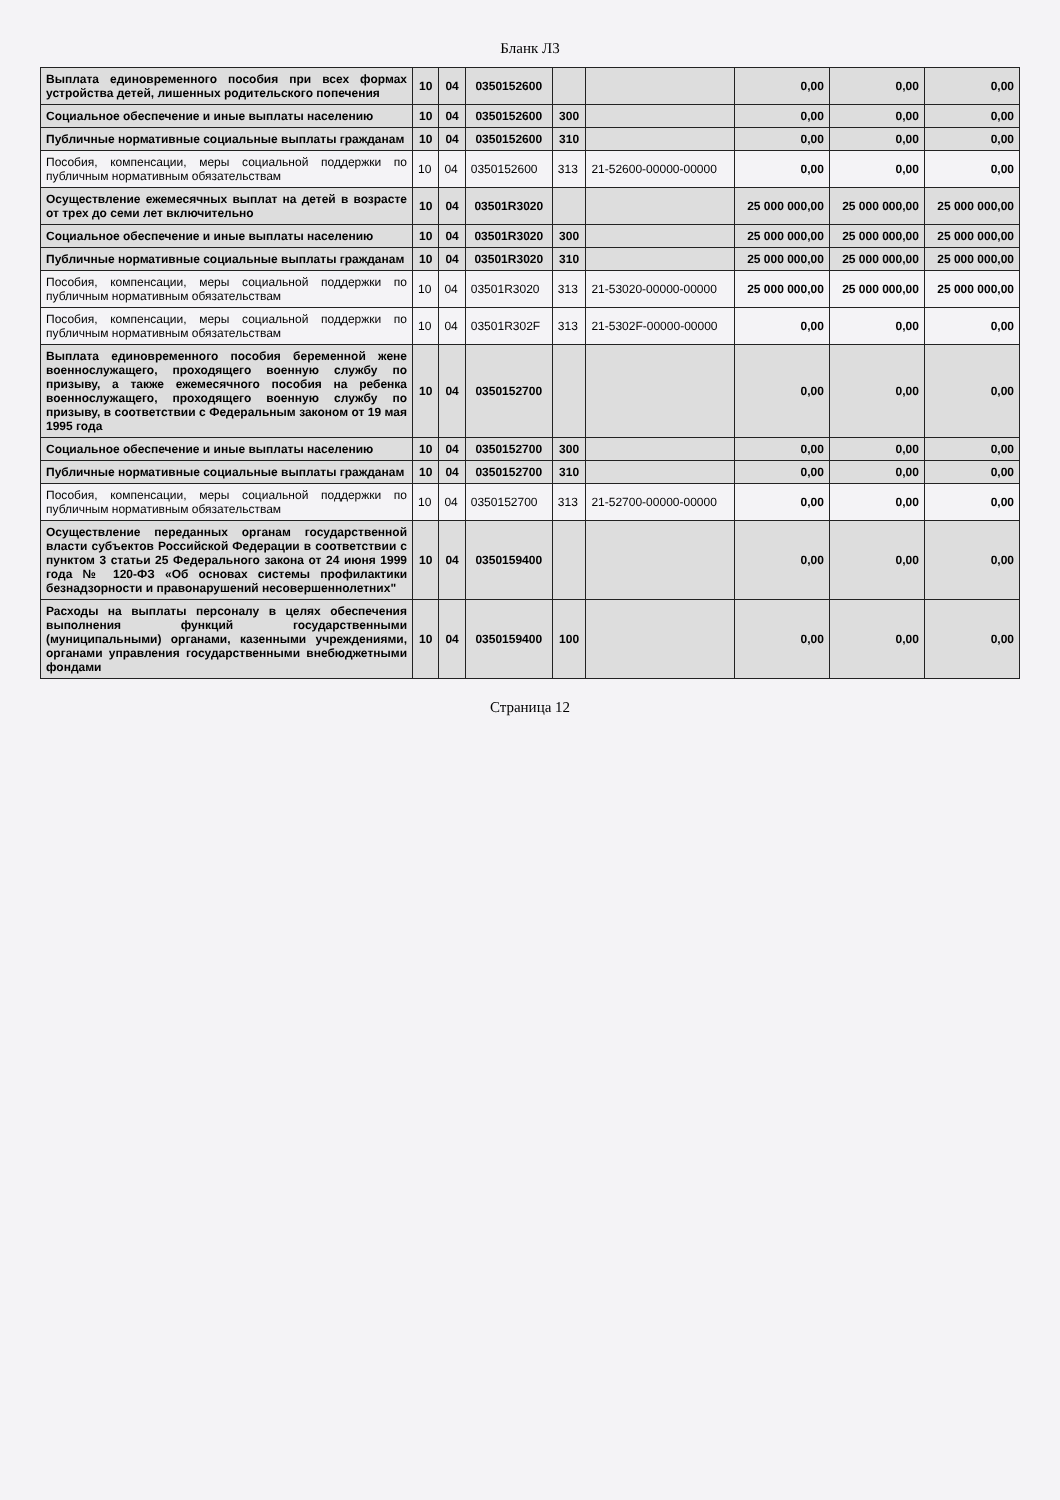Бланк Л3
| Выплата единовременного пособия при всех формах устройства детей, лишенных родительского попечения | 10 | 04 | 0350152600 | | | 0,00 | 0,00 | 0,00 |
| Социальное обеспечение и иные выплаты населению | 10 | 04 | 0350152600 | 300 | | 0,00 | 0,00 | 0,00 |
| Публичные нормативные социальные выплаты гражданам | 10 | 04 | 0350152600 | 310 | | 0,00 | 0,00 | 0,00 |
| Пособия, компенсации, меры социальной поддержки по публичным нормативным обязательствам | 10 | 04 | 0350152600 | 313 | 21-52600-00000-00000 | 0,00 | 0,00 | 0,00 |
| Осуществление ежемесячных выплат на детей в возрасте от трех до семи лет включительно | 10 | 04 | 03501R3020 | | | 25 000 000,00 | 25 000 000,00 | 25 000 000,00 |
| Социальное обеспечение и иные выплаты населению | 10 | 04 | 03501R3020 | 300 | | 25 000 000,00 | 25 000 000,00 | 25 000 000,00 |
| Публичные нормативные социальные выплаты гражданам | 10 | 04 | 03501R3020 | 310 | | 25 000 000,00 | 25 000 000,00 | 25 000 000,00 |
| Пособия, компенсации, меры социальной поддержки по публичным нормативным обязательствам | 10 | 04 | 03501R3020 | 313 | 21-53020-00000-00000 | 25 000 000,00 | 25 000 000,00 | 25 000 000,00 |
| Пособия, компенсации, меры социальной поддержки по публичным нормативным обязательствам | 10 | 04 | 03501R302F | 313 | 21-5302F-00000-00000 | 0,00 | 0,00 | 0,00 |
| Выплата единовременного пособия беременной жене военнослужащего, проходящего военную службу по призыву, а также ежемесячного пособия на ребенка военнослужащего, проходящего военную службу по призыву, в соответствии с Федеральным законом от 19 мая 1995 года | 10 | 04 | 0350152700 | | | 0,00 | 0,00 | 0,00 |
| Социальное обеспечение и иные выплаты населению | 10 | 04 | 0350152700 | 300 | | 0,00 | 0,00 | 0,00 |
| Публичные нормативные социальные выплаты гражданам | 10 | 04 | 0350152700 | 310 | | 0,00 | 0,00 | 0,00 |
| Пособия, компенсации, меры социальной поддержки по публичным нормативным обязательствам | 10 | 04 | 0350152700 | 313 | 21-52700-00000-00000 | 0,00 | 0,00 | 0,00 |
| Осуществление переданных органам государственной власти субъектов Российской Федерации в соответствии с пунктом 3 статьи 25 Федерального закона от 24 июня 1999 года № 120-ФЗ «Об основах системы профилактики безнадзорности и правонарушений несовершеннолетних" | 10 | 04 | 0350159400 | | | 0,00 | 0,00 | 0,00 |
| Расходы на выплаты персоналу в целях обеспечения выполнения функций государственными (муниципальными) органами, казенными учреждениями, органами управления государственными внебюджетными фондами | 10 | 04 | 0350159400 | 100 | | 0,00 | 0,00 | 0,00 |
Страница 12